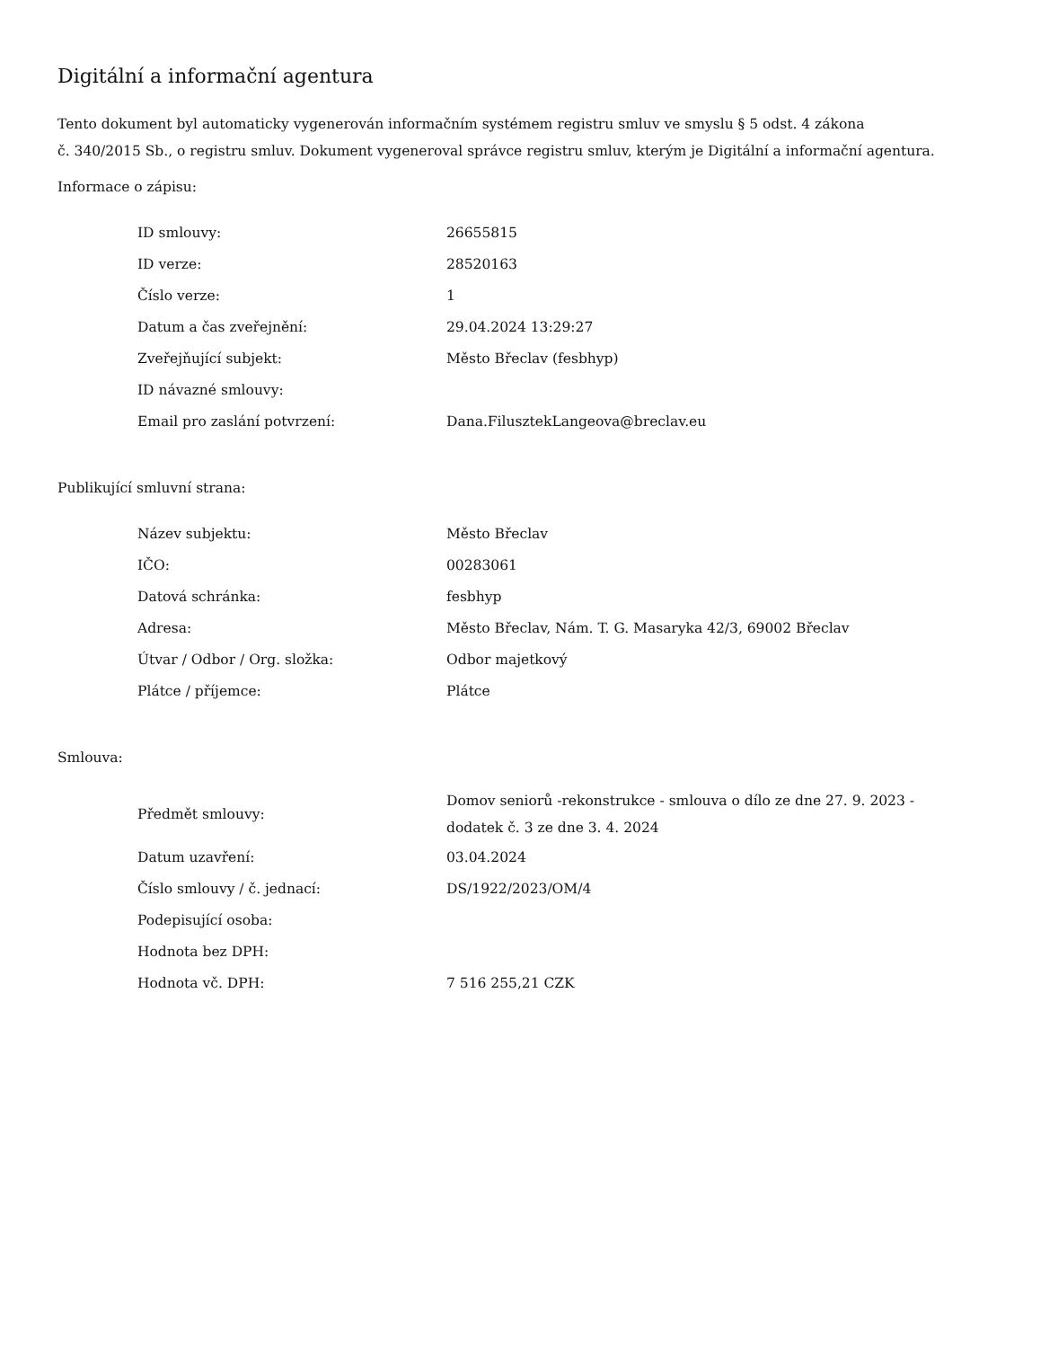Digitální a informační agentura
Tento dokument byl automaticky vygenerován informačním systémem registru smluv ve smyslu § 5 odst. 4 zákona
č. 340/2015 Sb., o registru smluv. Dokument vygeneroval správce registru smluv, kterým je Digitální a informační agentura.
Informace o zápisu:
| ID smlouvy: | 26655815 |
| ID verze: | 28520163 |
| Číslo verze: | 1 |
| Datum a čas zveřejnění: | 29.04.2024 13:29:27 |
| Zveřejňující subjekt: | Město Břeclav (fesbhyp) |
| ID návazné smlouvy: | |
| Email pro zaslání potvrzení: | Dana.FilusztekLangeova@breclav.eu |
Publikující smluvní strana:
| Název subjektu: | Město Břeclav |
| IČO: | 00283061 |
| Datová schránka: | fesbhyp |
| Adresa: | Město Břeclav, Nám. T. G. Masaryka 42/3, 69002 Břeclav |
| Útvar / Odbor / Org. složka: | Odbor majetkový |
| Plátce / příjemce: | Plátce |
Smlouva:
| Předmět smlouvy: | Domov seniorů -rekonstrukce - smlouva o dílo ze dne 27. 9. 2023 - dodatek č. 3 ze dne 3. 4. 2024 |
| Datum uzavření: | 03.04.2024 |
| Číslo smlouvy / č. jednací: | DS/1922/2023/OM/4 |
| Podepisující osoba: | |
| Hodnota bez DPH: | |
| Hodnota vč. DPH: | 7 516 255,21 CZK |